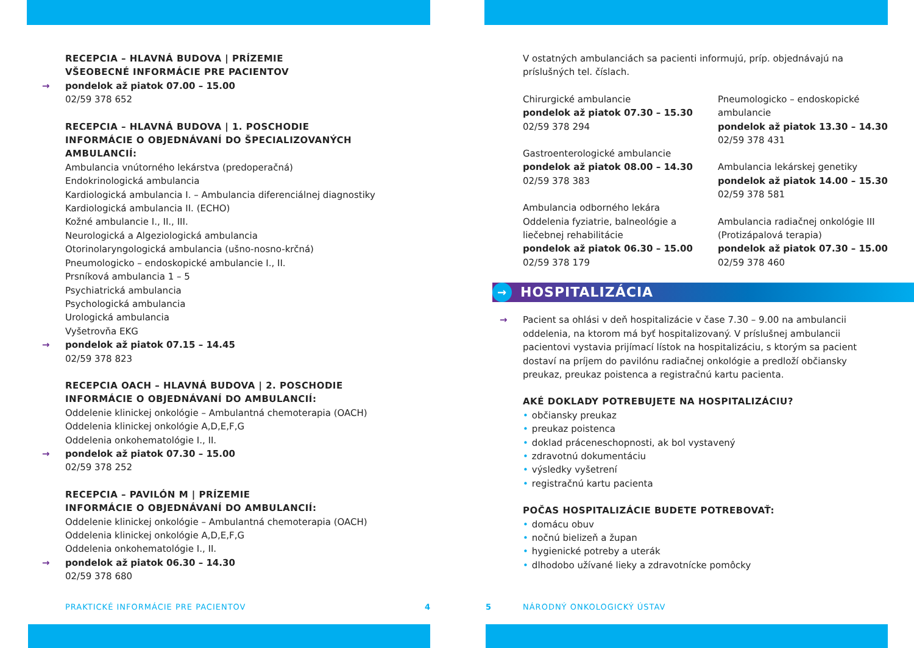RECEPCIA – HLAVNÁ BUDOVA | PRÍZEMIE
VŠEOBECNÉ INFORMÁCIE PRE PACIENTOV
→ pondelok až piatok 07.00 – 15.00
02/59 378 652
RECEPCIA – HLAVNÁ BUDOVA | 1. POSCHODIE
INFORMÁCIE O OBJEDNÁVANÍ DO ŠPECIALIZOVANÝCH AMBULANCIÍ:
Ambulancia vnútorného lekárstva (predoperačná)
Endokrinologická ambulancia
Kardiologická ambulancia I. – Ambulancia diferenciálnej diagnostiky
Kardiologická ambulancia II. (ECHO)
Kožné ambulancie I., II., III.
Neurologická a Algeziologická ambulancia
Otorinolaryngologická ambulancia (ušno-nosno-krčná)
Pneumologicko – endoskopické ambulancie I., II.
Prsníková ambulancia 1 – 5
Psychiatrická ambulancia
Psychologická ambulancia
Urologická ambulancia
Vyšetrovňa EKG
→ pondelok až piatok 07.15 – 14.45
02/59 378 823
RECEPCIA OACH – HLAVNÁ BUDOVA | 2. POSCHODIE
INFORMÁCIE O OBJEDNÁVANÍ DO AMBULANCIÍ:
Oddelenie klinickej onkológie – Ambulantná chemoterapia (OACH)
Oddelenia klinickej onkológie A,D,E,F,G
Oddelenia onkohematológie I., II.
→ pondelok až piatok 07.30 – 15.00
02/59 378 252
RECEPCIA – PAVILÓN M | PRÍZEMIE
INFORMÁCIE O OBJEDNÁVANÍ DO AMBULANCIÍ:
Oddelenie klinickej onkológie – Ambulantná chemoterapia (OACH)
Oddelenia klinickej onkológie A,D,E,F,G
Oddelenia onkohematológie I., II.
→ pondelok až piatok 06.30 – 14.30
02/59 378 680
V ostatných ambulanciách sa pacienti informujú, príp. objednávajú na príslušných tel. číslach.
Chirurgické ambulancie
pondelok až piatok 07.30 – 15.30
02/59 378 294
Gastroenterologické ambulancie
pondelok až piatok 08.00 – 14.30
02/59 378 383
Ambulancia odborného lekára Oddelenia fyziatrie, balneológie a liečebnej rehabilitácie
pondelok až piatok 06.30 – 15.00
02/59 378 179
Pneumologicko – endoskopické ambulancie
pondelok až piatok 13.30 – 14.30
02/59 378 431
Ambulancia lekárskej genetiky
pondelok až piatok 14.00 – 15.30
02/59 378 581
Ambulancia radiačnej onkológie III (Protizápalová terapia)
pondelok až piatok 07.30 – 15.00
02/59 378 460
→ HOSPITALIZÁCIA
→ Pacient sa ohlási v deň hospitalizácie v čase 7.30 – 9.00 na ambulancii oddelenia, na ktorom má byť hospitalizovaný. V príslušnej ambulancii pacientovi vystavia prijímací lístok na hospitalizáciu, s ktorým sa pacient dostaví na príjem do pavilónu radiačnej onkológie a predloží občiansky preukaz, preukaz poistenca a registračnú kartu pacienta.
AKÉ DOKLADY POTREBUJETE NA HOSPITALIZÁCIU?
• občiansky preukaz
• preukaz poistenca
• doklad práceneschopnosti, ak bol vystavený
• zdravotnú dokumentáciu
• výsledky vyšetrení
• registračnú kartu pacienta
POČAS HOSPITALIZÁCIE BUDETE POTREBOVAŤ:
• domácu obuv
• nočnú bielizeň a župan
• hygienické potreby a uterák
• dlhodobo užívané lieky a zdravotnícke pomôcky
PRAKTICKÉ INFORMÁCIE PRE PACIENTOV
4 5 NÁRODNÝ ONKOLOGICKÝ ÚSTAV